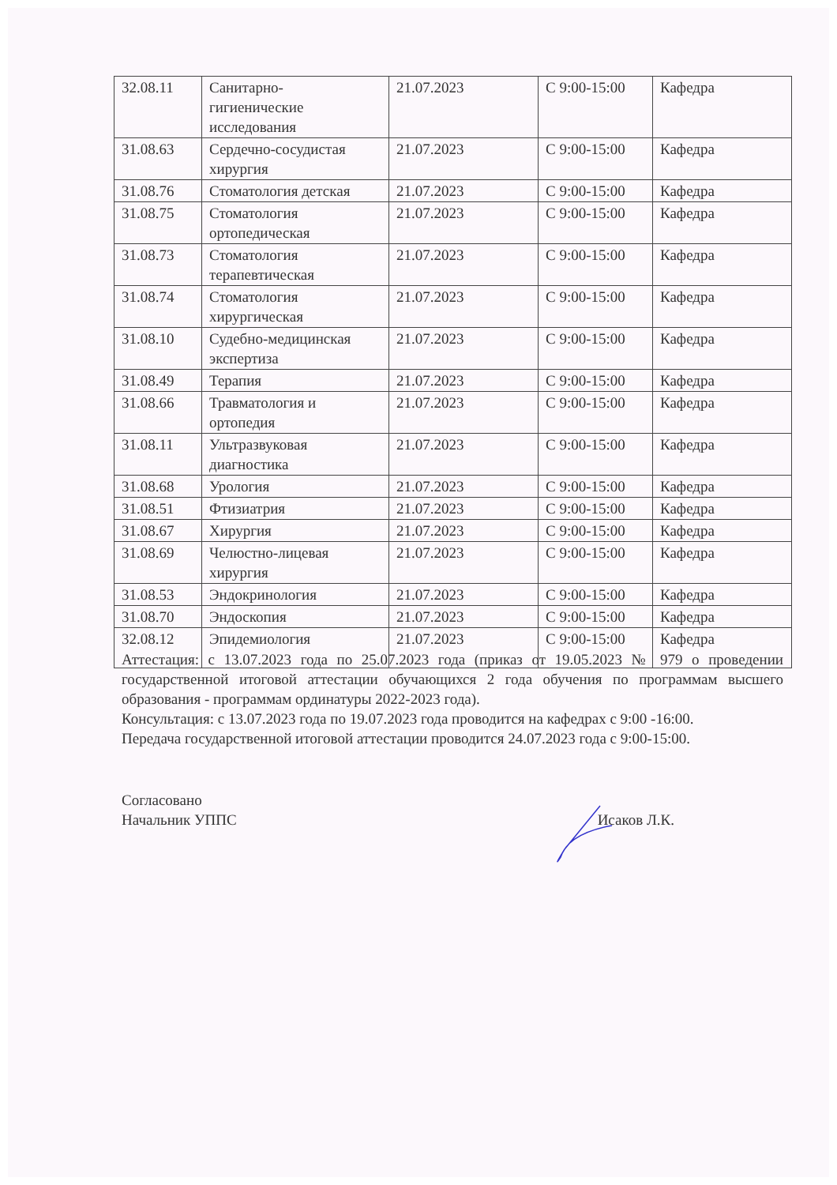| 32.08.11 | Санитарно- гигиенические исследования | 21.07.2023 | С 9:00-15:00 | Кафедра |
| 31.08.63 | Сердечно-сосудистая хирургия | 21.07.2023 | С 9:00-15:00 | Кафедра |
| 31.08.76 | Стоматология детская | 21.07.2023 | С 9:00-15:00 | Кафедра |
| 31.08.75 | Стоматология ортопедическая | 21.07.2023 | С 9:00-15:00 | Кафедра |
| 31.08.73 | Стоматология терапевтическая | 21.07.2023 | С 9:00-15:00 | Кафедра |
| 31.08.74 | Стоматология хирургическая | 21.07.2023 | С 9:00-15:00 | Кафедра |
| 31.08.10 | Судебно-медицинская экспертиза | 21.07.2023 | С 9:00-15:00 | Кафедра |
| 31.08.49 | Терапия | 21.07.2023 | С 9:00-15:00 | Кафедра |
| 31.08.66 | Травматология и ортопедия | 21.07.2023 | С 9:00-15:00 | Кафедра |
| 31.08.11 | Ультразвуковая диагностика | 21.07.2023 | С 9:00-15:00 | Кафедра |
| 31.08.68 | Урология | 21.07.2023 | С 9:00-15:00 | Кафедра |
| 31.08.51 | Фтизиатрия | 21.07.2023 | С 9:00-15:00 | Кафедра |
| 31.08.67 | Хирургия | 21.07.2023 | С 9:00-15:00 | Кафедра |
| 31.08.69 | Челюстно-лицевая хирургия | 21.07.2023 | С 9:00-15:00 | Кафедра |
| 31.08.53 | Эндокринология | 21.07.2023 | С 9:00-15:00 | Кафедра |
| 31.08.70 | Эндоскопия | 21.07.2023 | С 9:00-15:00 | Кафедра |
| 32.08.12 | Эпидемиология | 21.07.2023 | С 9:00-15:00 | Кафедра |
Аттестация: с 13.07.2023 года по 25.07.2023 года (приказ от 19.05.2023 № 979 о проведении государственной итоговой аттестации обучающихся 2 года обучения по программам высшего образования - программам ординатуры 2022-2023 года).
Консультация: с 13.07.2023 года по 19.07.2023 года проводится на кафедрах с 9:00 -16:00.
Передача государственной итоговой аттестации проводится 24.07.2023 года с 9:00-15:00.
Согласовано
Начальник УППС Исаков Л.К.